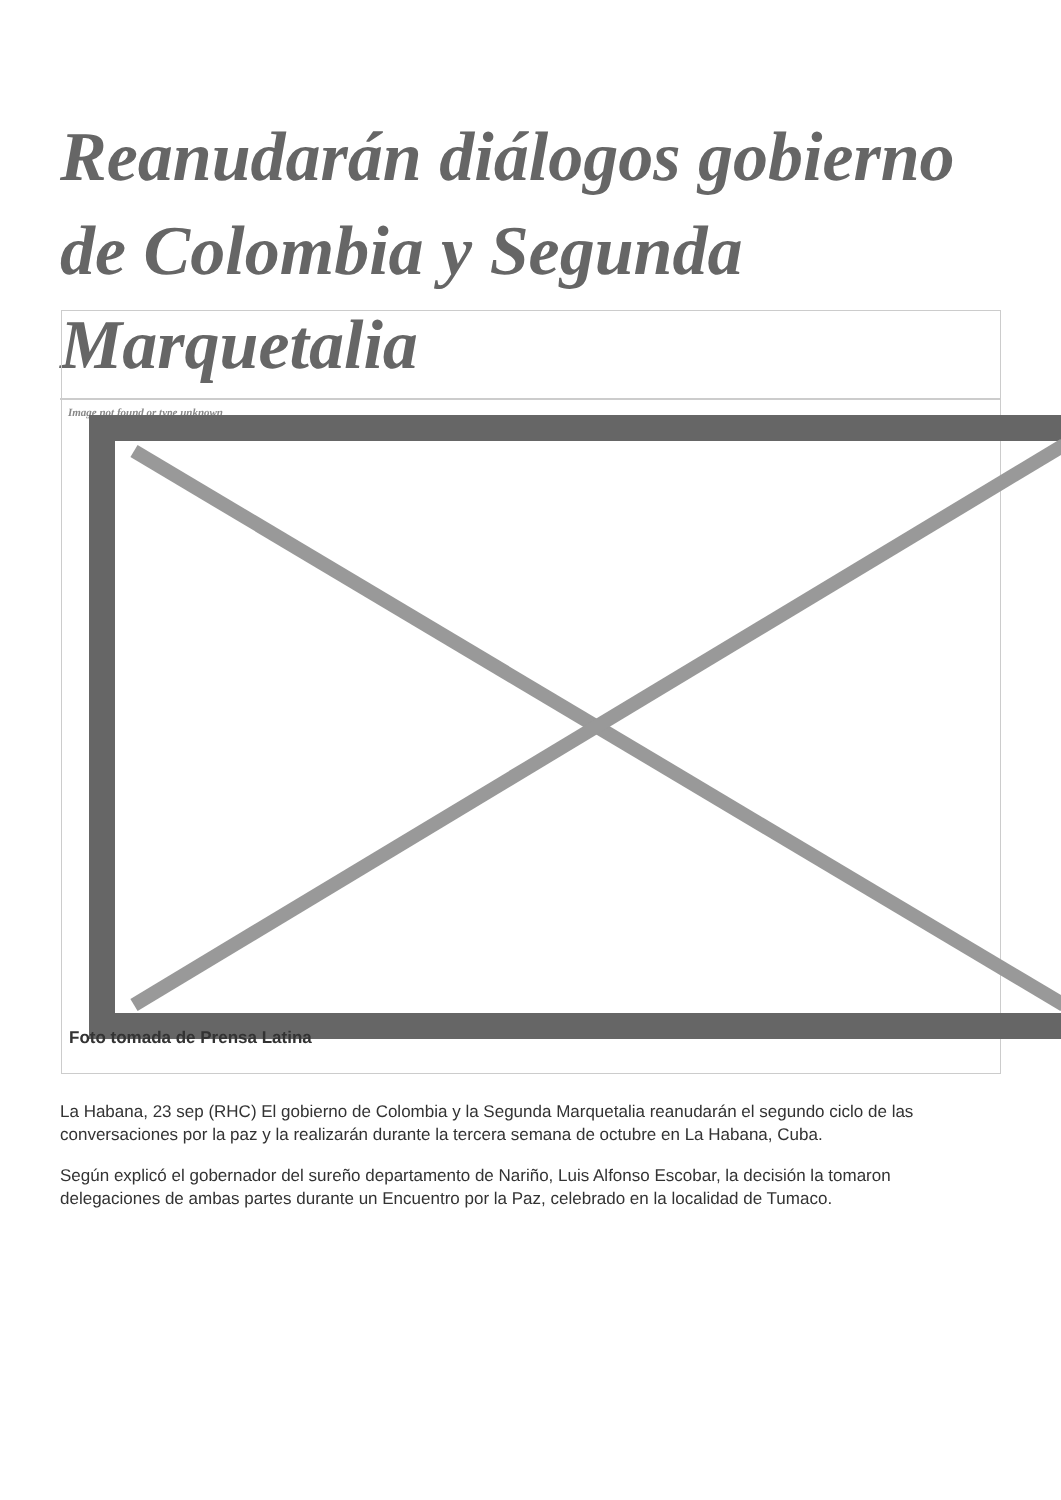Reanudarán diálogos gobierno de Colombia y Segunda Marquetalia
Image not found or type unknown
Foto tomada de Prensa Latina
La Habana, 23 sep (RHC) El gobierno de Colombia y la Segunda Marquetalia reanudarán el segundo ciclo de las conversaciones por la paz y la realizarán durante la tercera semana de octubre en La Habana, Cuba.
Según explicó el gobernador del sureño departamento de Nariño, Luis Alfonso Escobar, la decisión la tomaron delegaciones de ambas partes durante un Encuentro por la Paz, celebrado en la localidad de Tumaco.